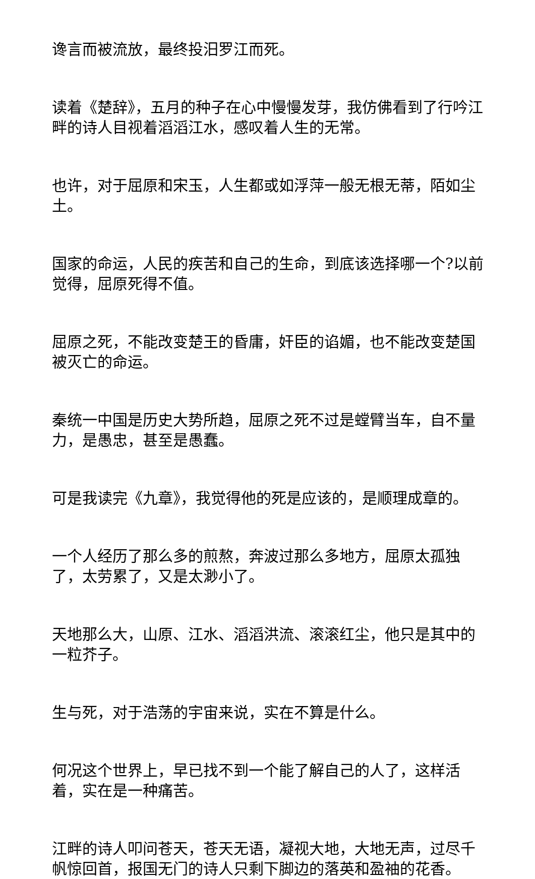谗言而被流放，最终投汨罗江而死。
读着《楚辞》，五月的种子在心中慢慢发芽，我仿佛看到了行吟江畔的诗人目视着滔滔江水，感叹着人生的无常。
也许，对于屈原和宋玉，人生都或如浮萍一般无根无蒂，陌如尘土。
国家的命运，人民的疾苦和自己的生命，到底该选择哪一个?以前觉得，屈原死得不值。
屈原之死，不能改变楚王的昏庸，奸臣的谄媚，也不能改变楚国被灭亡的命运。
秦统一中国是历史大势所趋，屈原之死不过是螳臂当车，自不量力，是愚忠，甚至是愚蠢。
可是我读完《九章》，我觉得他的死是应该的，是顺理成章的。
一个人经历了那么多的煎熬，奔波过那么多地方，屈原太孤独了，太劳累了，又是太渺小了。
天地那么大，山原、江水、滔滔洪流、滚滚红尘，他只是其中的一粒芥子。
生与死，对于浩荡的宇宙来说，实在不算是什么。
何况这个世界上，早已找不到一个能了解自己的人了，这样活着，实在是一种痛苦。
江畔的诗人叩问苍天，苍天无语，凝视大地，大地无声，过尽千帆惊回首，报国无门的诗人只剩下脚边的落英和盈袖的花香。